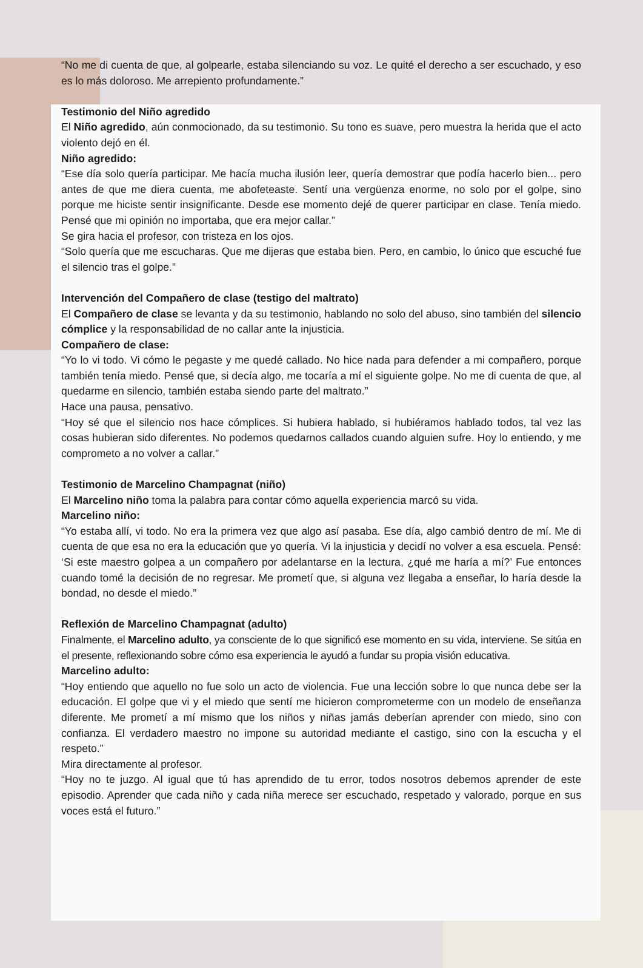“No me di cuenta de que, al golpearle, estaba silenciando su voz. Le quité el derecho a ser escuchado, y eso es lo más doloroso. Me arrepiento profundamente.”
Testimonio del Niño agredido
El Niño agredido, aún conmocionado, da su testimonio. Su tono es suave, pero muestra la herida que el acto violento dejó en él.
Niño agredido:
“Ese día solo quería participar. Me hacía mucha ilusión leer, quería demostrar que podía hacerlo bien... pero antes de que me diera cuenta, me abofeteaste. Sentí una vergüenza enorme, no solo por el golpe, sino porque me hiciste sentir insignificante. Desde ese momento dejé de querer participar en clase. Tenía miedo. Pensé que mi opinión no importaba, que era mejor callar.”
Se gira hacia el profesor, con tristeza en los ojos.
“Solo quería que me escucharas. Que me dijeras que estaba bien. Pero, en cambio, lo único que escuché fue el silencio tras el golpe.”
Intervención del Compañero de clase (testigo del maltrato)
El Compañero de clase se levanta y da su testimonio, hablando no solo del abuso, sino también del silencio cómplice y la responsabilidad de no callar ante la injusticia.
Compañero de clase:
“Yo lo vi todo. Vi cómo le pegaste y me quedé callado. No hice nada para defender a mi compañero, porque también tenía miedo. Pensé que, si decía algo, me tocaría a mí el siguiente golpe. No me di cuenta de que, al quedarme en silencio, también estaba siendo parte del maltrato.”
Hace una pausa, pensativo.
“Hoy sé que el silencio nos hace cómplices. Si hubiera hablado, si hubiéramos hablado todos, tal vez las cosas hubieran sido diferentes. No podemos quedarnos callados cuando alguien sufre. Hoy lo entiendo, y me comprometo a no volver a callar.”
Testimonio de Marcelino Champagnat (niño)
El Marcelino niño toma la palabra para contar cómo aquella experiencia marcó su vida.
Marcelino niño:
“Yo estaba allí, vi todo. No era la primera vez que algo así pasaba. Ese día, algo cambió dentro de mí. Me di cuenta de que esa no era la educación que yo quería. Vi la injusticia y decidí no volver a esa escuela. Pensé: ‘Si este maestro golpea a un compañero por adelantarse en la lectura, ¿qué me haría a mí?’ Fue entonces cuando tomé la decisión de no regresar. Me prometí que, si alguna vez llegaba a enseñar, lo haría desde la bondad, no desde el miedo.”
Reflexión de Marcelino Champagnat (adulto)
Finalmente, el Marcelino adulto, ya consciente de lo que significó ese momento en su vida, interviene. Se sitúa en el presente, reflexionando sobre cómo esa experiencia le ayudó a fundar su propia visión educativa.
Marcelino adulto:
“Hoy entiendo que aquello no fue solo un acto de violencia. Fue una lección sobre lo que nunca debe ser la educación. El golpe que vi y el miedo que sentí me hicieron comprometerme con un modelo de enseñanza diferente. Me prometí a mí mismo que los niños y niñas jamás deberían aprender con miedo, sino con confianza. El verdadero maestro no impone su autoridad mediante el castigo, sino con la escucha y el respeto.”
Mira directamente al profesor.
“Hoy no te juzgo. Al igual que tú has aprendido de tu error, todos nosotros debemos aprender de este episodio. Aprender que cada niño y cada niña merece ser escuchado, respetado y valorado, porque en sus voces está el futuro.”